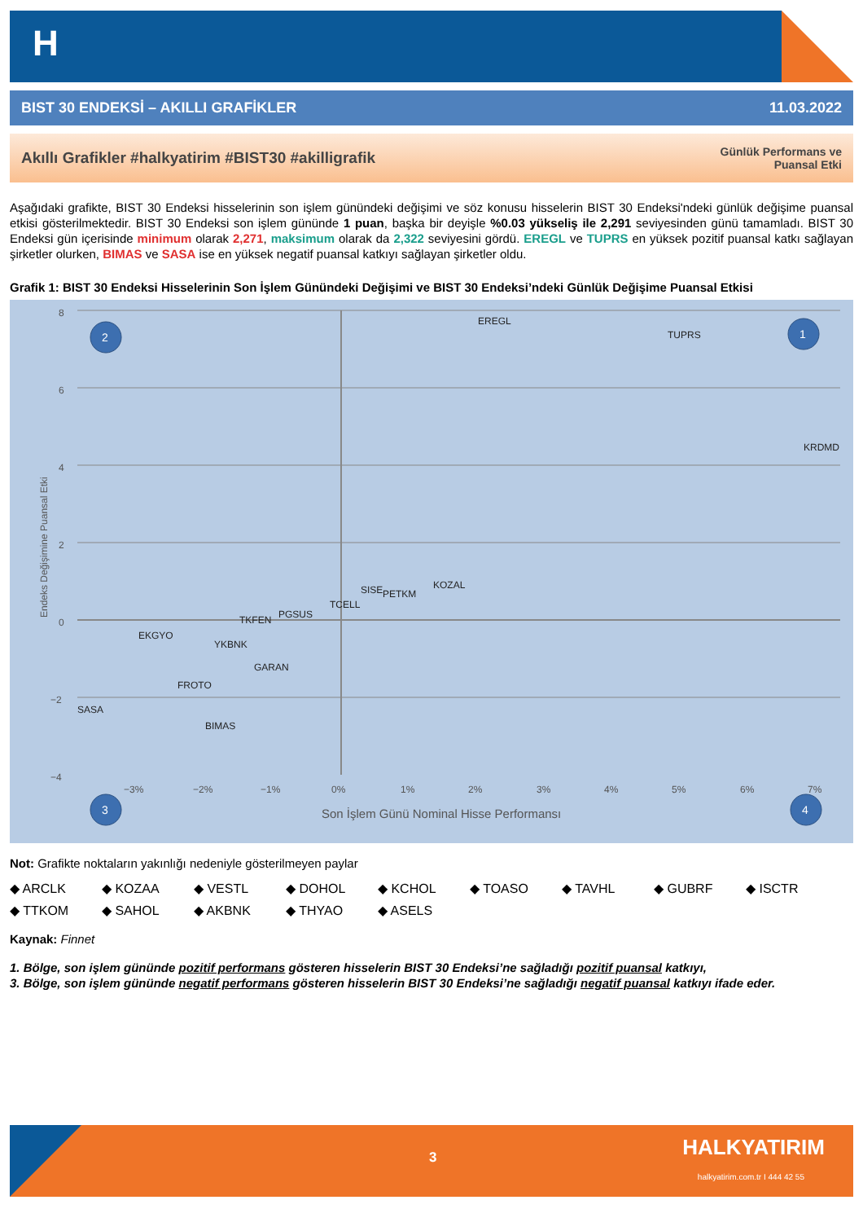H
BIST 30 ENDEKSİ – AKILLI GRAFİKLER 11.03.2022
Akıllı Grafikler #halkyatirim #BIST30 #akilligrafik Günlük Performans ve
Puansal Etki
Aşağıdaki grafikte, BIST 30 Endeksi hisselerinin son işlem günündeki değişimi ve söz konusu hisselerin BIST 30 Endeksi'ndeki günlük değişime puansal etkisi gösterilmektedir. BIST 30 Endeksi son işlem gününde 1 puan, başka bir deyişle %0.03 yükseliş ile 2,291 seviyesinden günü tamamladı. BIST 30 Endeksi gün içerisinde minimum olarak 2,271, maksimum olarak da 2,322 seviyesini gördü. EREGL ve TUPRS en yüksek pozitif puansal katkı sağlayan şirketler olurken, BIMAS ve SASA ise en yüksek negatif puansal katkıyı sağlayan şirketler oldu.
Grafik 1: BIST 30 Endeksi Hisselerinin Son İşlem Günündeki Değişimi ve BIST 30 Endeksi’ndeki Günlük Değişime Puansal Etkisi
8
6
4
2
0
−2
−4
−3%
−2%
−1%
0%
1%
2%
3%
4%
5%
6%
7%
Son İşlem Günü Nominal Hisse Performansı
Endeks Değişimine Puansal Etki
EREGL
TUPRS
KRDMD
KOZAL
SISE
PETKM
TCELL
PGSUS
TKFEN
EKGYO
YKBNK
GARAN
FROTO
SASA
BIMAS
2
1
3
4
Not: Grafikte noktaların yakınlığı nedeniyle gösterilmeyen paylar
◆ ARCLK ◆ KOZAA ◆ VESTL ◆ DOHOL ◆ KCHOL ◆ TOASO ◆ TAVHL ◆ GUBRF ◆ ISCTR ◆ TTKOM ◆ SAHOL ◆ AKBNK ◆ THYAO ◆ ASELS
Kaynak: Finnet
1. Bölge, son işlem gününde pozitif performans gösteren hisselerin BIST 30 Endeksi’ne sağladığı pozitif puansal katkıyı,
3. Bölge, son işlem gününde negatif performans gösteren hisselerin BIST 30 Endeksi’ne sağladığı negatif puansal katkıyı ifade eder.
3 HALKYATIRIM
halkyatirim.com.tr I 444 42 55